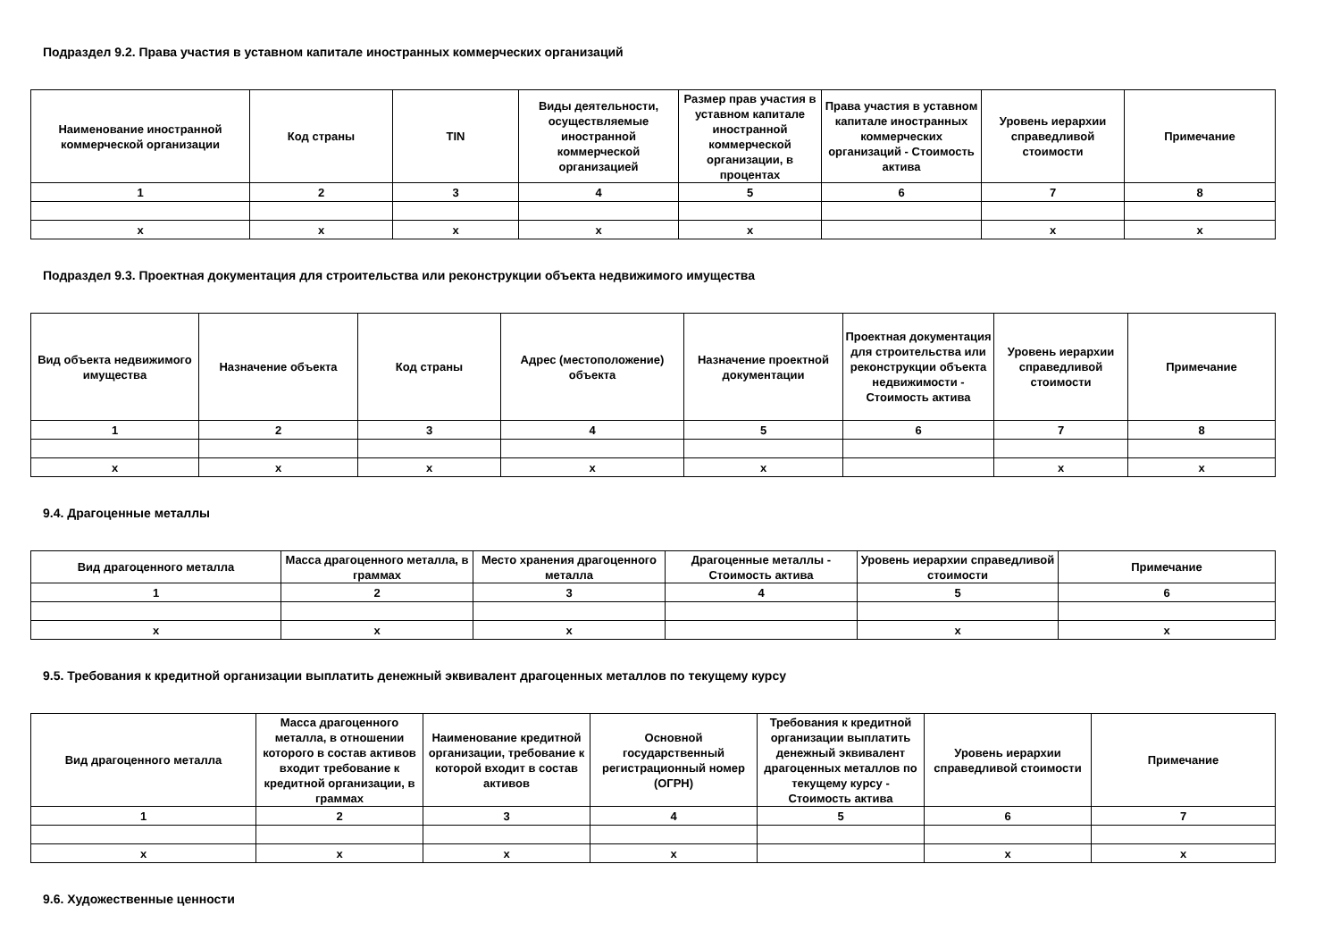Подраздел 9.2. Права участия в уставном капитале иностранных коммерческих организаций
| Наименование иностранной коммерческой организации | Код страны | TIN | Виды деятельности, осуществляемые иностранной коммерческой организацией | Размер прав участия в уставном капитале иностранной коммерческой организации, в процентах | Права участия в уставном капитале иностранных коммерческих организаций - Стоимость актива | Уровень иерархии справедливой стоимости | Примечание |
| --- | --- | --- | --- | --- | --- | --- | --- |
| 1 | 2 | 3 | 4 | 5 | 6 | 7 | 8 |
| x | x | x | x | x | | x | x |
Подраздел 9.3. Проектная документация для строительства или реконструкции объекта недвижимого имущества
| Вид объекта недвижимого имущества | Назначение объекта | Код страны | Адрес (местоположение) объекта | Назначение проектной документации | Проектная документация для строительства или реконструкции объекта недвижимости - Стоимость актива | Уровень иерархии справедливой стоимости | Примечание |
| --- | --- | --- | --- | --- | --- | --- | --- |
| 1 | 2 | 3 | 4 | 5 | 6 | 7 | 8 |
| x | x | x | x | x | | x | x |
9.4. Драгоценные металлы
| Вид драгоценного металла | Масса драгоценного металла, в граммах | Место хранения драгоценного металла | Драгоценные металлы - Стоимость актива | Уровень иерархии справедливой стоимости | Примечание |
| --- | --- | --- | --- | --- | --- |
| 1 | 2 | 3 | 4 | 5 | 6 |
| x | x | x | | x | x |
9.5. Требования к кредитной организации выплатить денежный эквивалент драгоценных металлов по текущему курсу
| Вид драгоценного металла | Масса драгоценного металла, в отношении которого в состав активов входит требование к кредитной организации, в граммах | Наименование кредитной организации, требование к которой входит в состав активов | Основной государственный регистрационный номер (ОГРН) | Требования к кредитной организации выплатить денежный эквивалент драгоценных металлов по текущему курсу - Стоимость актива | Уровень иерархии справедливой стоимости | Примечание |
| --- | --- | --- | --- | --- | --- | --- |
| 1 | 2 | 3 | 4 | 5 | 6 | 7 |
| x | x | x | x | | x | x |
9.6. Художественные ценности